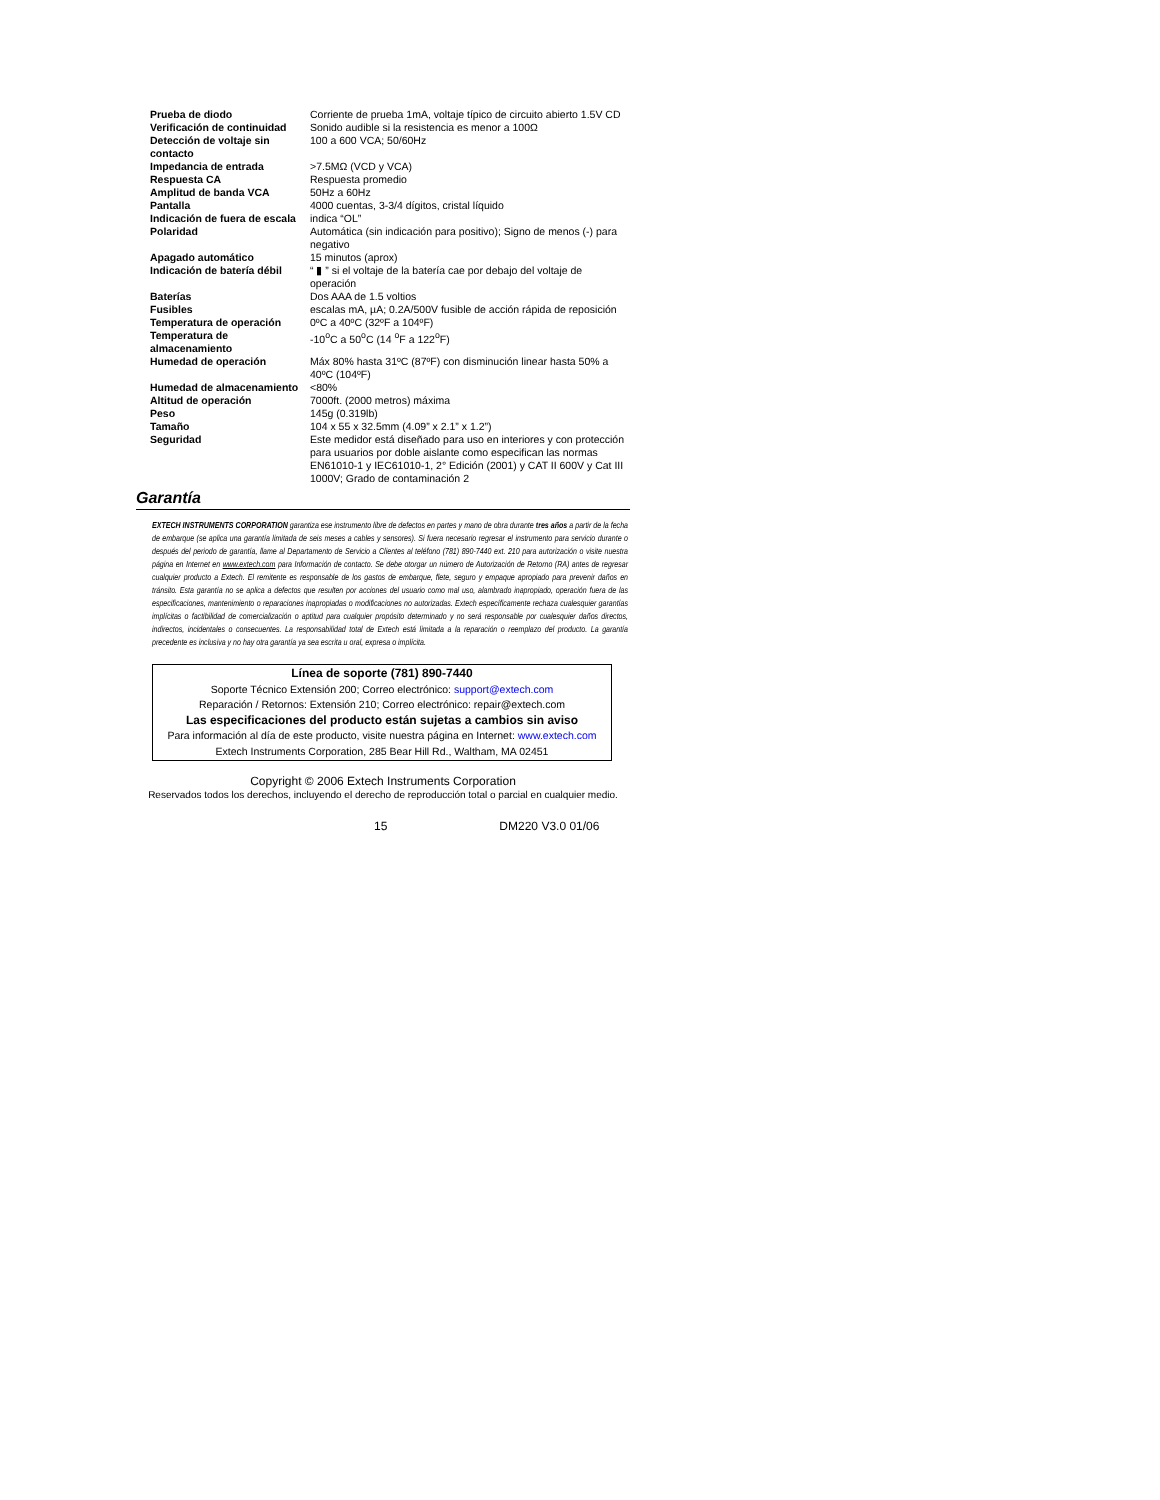| Prueba de diodo | Corriente de prueba 1mA, voltaje típico de circuito abierto 1.5V CD |
| Verificación de continuidad | Sonido audible si la resistencia es menor a 100Ω |
| Detección de voltaje sin contacto | 100 a 600 VCA; 50/60Hz |
| Impedancia de entrada | >7.5MΩ (VCD y VCA) |
| Respuesta CA | Respuesta promedio |
| Amplitud de banda VCA | 50Hz a 60Hz |
| Pantalla | 4000 cuentas, 3-3/4 dígitos, cristal líquido |
| Indicación de fuera de escala | indica “OL” |
| Polaridad | Automática (sin indicación para positivo); Signo de menos (-) para negativo |
| Apagado automático | 15 minutos (aprox) |
| Indicación de batería débil | “ ▮ ” si el voltaje de la batería cae por debajo del voltaje de operación |
| Baterías | Dos AAA de 1.5 voltios |
| Fusibles | escalas mA, µA; 0.2A/500V fusible de acción rápida de reposición |
| Temperatura de operación | 0ºC a 40ºC (32ºF a 104ºF) |
| Temperatura de almacenamiento | -10<sup>o</sup>C a 50<sup>o</sup>C (14 <sup>o</sup>F a 122<sup>o</sup>F) |
| Humedad de operación | Máx 80% hasta 31ºC (87ºF) con disminución linear hasta 50% a 40ºC (104ºF) |
| Humedad de almacenamiento | <80% |
| Altitud de operación | 7000ft. (2000 metros) máxima |
| Peso | 145g (0.319lb) |
| Tamaño | 104 x 55 x 32.5mm (4.09” x 2.1” x 1.2”) |
| Seguridad | Este medidor está diseñado para uso en interiores y con protección para usuarios por doble aislante como especifican las normas EN61010-1 y IEC61010-1, 2° Edición (2001) y CAT II 600V y Cat III 1000V; Grado de contaminación 2 |
Garantía
EXTECH INSTRUMENTS CORPORATION garantiza ese instrumento libre de defectos en partes y mano de obra durante tres años a partir de la fecha de embarque (se aplica una garantía limitada de seis meses a cables y sensores). Si fuera necesario regresar el instrumento para servicio durante o después del periodo de garantía, llame al Departamento de Servicio a Clientes al teléfono (781) 890-7440 ext. 210 para autorización o visite nuestra página en Internet en www.extech.com para Información de contacto. Se debe otorgar un número de Autorización de Retorno (RA) antes de regresar cualquier producto a Extech. El remitente es responsable de los gastos de embarque, flete, seguro y empaque apropiado para prevenir daños en tránsito. Esta garantía no se aplica a defectos que resulten por acciones del usuario como mal uso, alambrado inapropiado, operación fuera de las especificaciones, mantenimiento o reparaciones inapropiadas o modificaciones no autorizadas. Extech específicamente rechaza cualesquier garantías implícitas o factibilidad de comercialización o aptitud para cualquier propósito determinado y no será responsable por cualesquier daños directos, indirectos, incidentales o consecuentes. La responsabilidad total de Extech está limitada a la reparación o reemplazo del producto. La garantía precedente es inclusiva y no hay otra garantía ya sea escrita u oral, expresa o implícita.
Línea de soporte (781) 890-7440
Soporte Técnico Extensión 200; Correo electrónico: support@extech.com
Reparación / Retornos: Extensión 210; Correo electrónico: repair@extech.com
Las especificaciones del producto están sujetas a cambios sin aviso
Para información al día de este producto, visite nuestra página en Internet: www.extech.com
Extech Instruments Corporation, 285 Bear Hill Rd., Waltham, MA 02451
Copyright © 2006 Extech Instruments Corporation
Reservados todos los derechos, incluyendo el derecho de reproducción total o parcial en cualquier medio.
15 DM220 V3.0 01/06